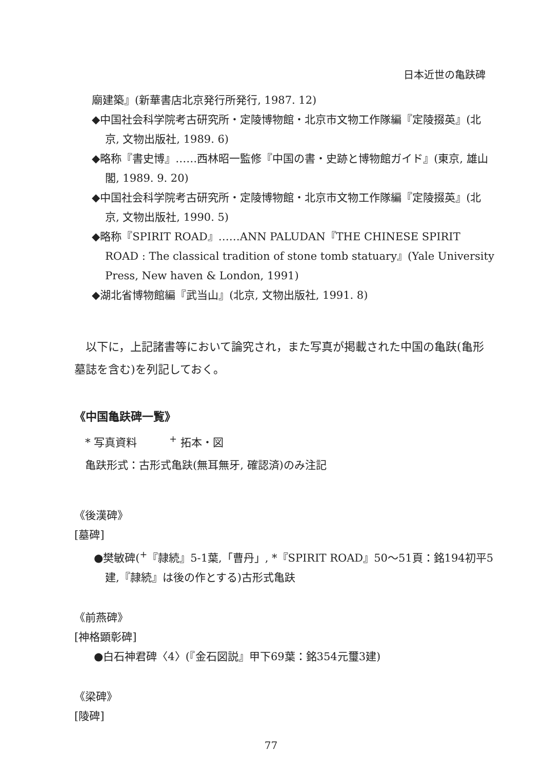日本近世の亀趺碑
廟建築』(新華書店北京発行所発行, 1987. 12)
◆中国社会科学院考古研究所・定陵博物館・北京市文物工作隊編『定陵掇英』(北京, 文物出版社, 1989. 6)
◆略称『書史博』……西林昭一監修『中国の書・史跡と博物館ガイド』(東京, 雄山閣, 1989. 9. 20)
◆中国社会科学院考古研究所・定陵博物館・北京市文物工作隊編『定陵掇英』(北京, 文物出版社, 1990. 5)
◆略称『SPIRIT ROAD』……ANN PALUDAN『THE CHINESE SPIRIT ROAD : The classical tradition of stone tomb statuary』(Yale University Press, New haven & London, 1991)
◆湖北省博物館編『武当山』(北京, 文物出版社, 1991. 8)
　以下に，上記諸書等において論究され，また写真が掲載された中国の亀趺(亀形墓誌を含む)を列記しておく。
《中国亀趺碑一覧》
　* 写真資料　　　<sup>+</sup> 拓本・図
　亀趺形式：古形式亀趺(無耳無牙, 確認済)のみ注記
《後漢碑》
[墓碑]
●樊敏碑(<sup>+</sup>『隷続』5-1葉,「曹丹」, *『SPIRIT ROAD』50〜51頁：銘194初平5建,『隷続』は後の作とする)古形式亀趺
《前燕碑》
[神格顕彰碑]
●白石神君碑〈4〉(『金石図説』甲下69葉：銘354元璽3建)
《梁碑》
[陵碑]
77